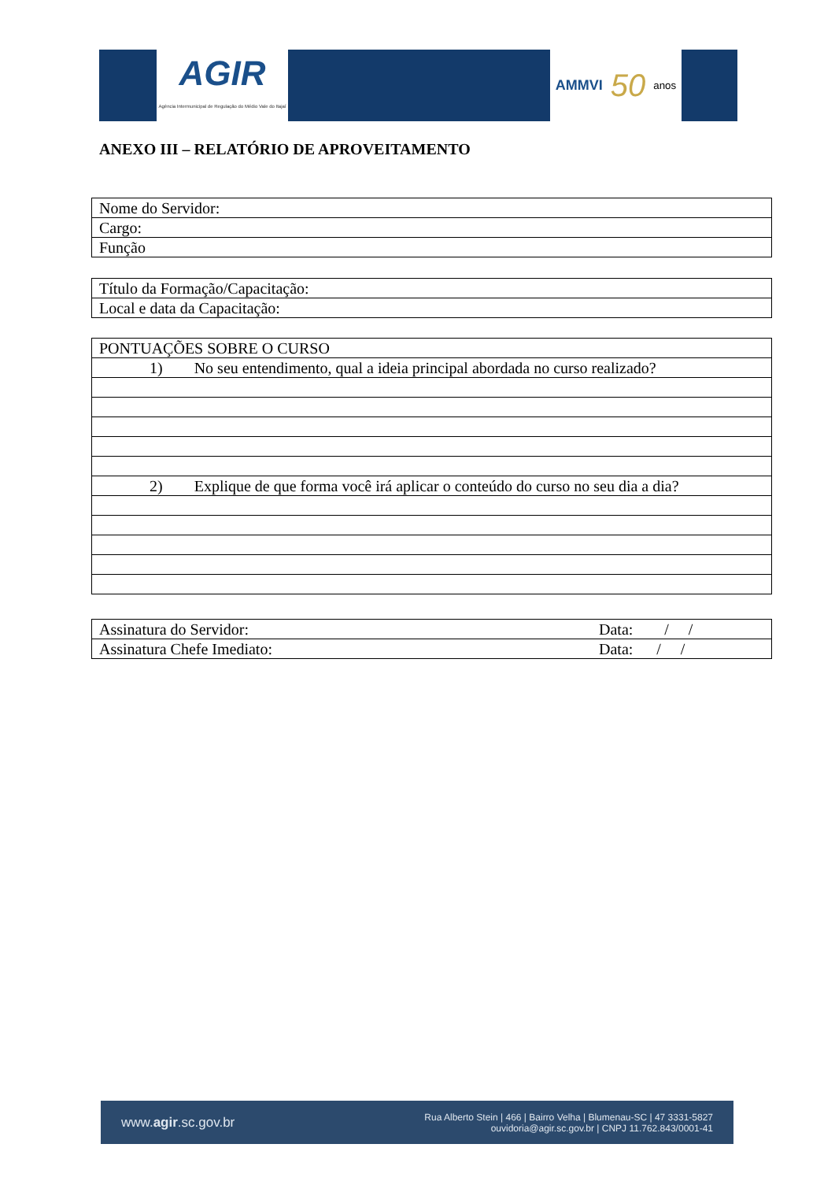AGIR
Agência Intermunicipal de Regulação do Médio Vale do Itajaí
AMMVI 50 anos
ANEXO III – RELATÓRIO DE APROVEITAMENTO
| Nome do Servidor: |
| Cargo: |
| Função |
| Título da Formação/Capacitação: |
| Local e data da Capacitação: |
| PONTUAÇÕES SOBRE O CURSO |
| 1) No seu entendimento, qual a ideia principal abordada no curso realizado? |
| 2) Explique de que forma você irá aplicar o conteúdo do curso no seu dia a dia? |
| Assinatura do Servidor: | Data: / / |
| Assinatura Chefe Imediato: | Data: / / |
www.agir.sc.gov.br
Rua Alberto Stein | 466 | Bairro Velha | Blumenau-SC | 47 3331-5827
ouvidoria@agir.sc.gov.br | CNPJ 11.762.843/0001-41